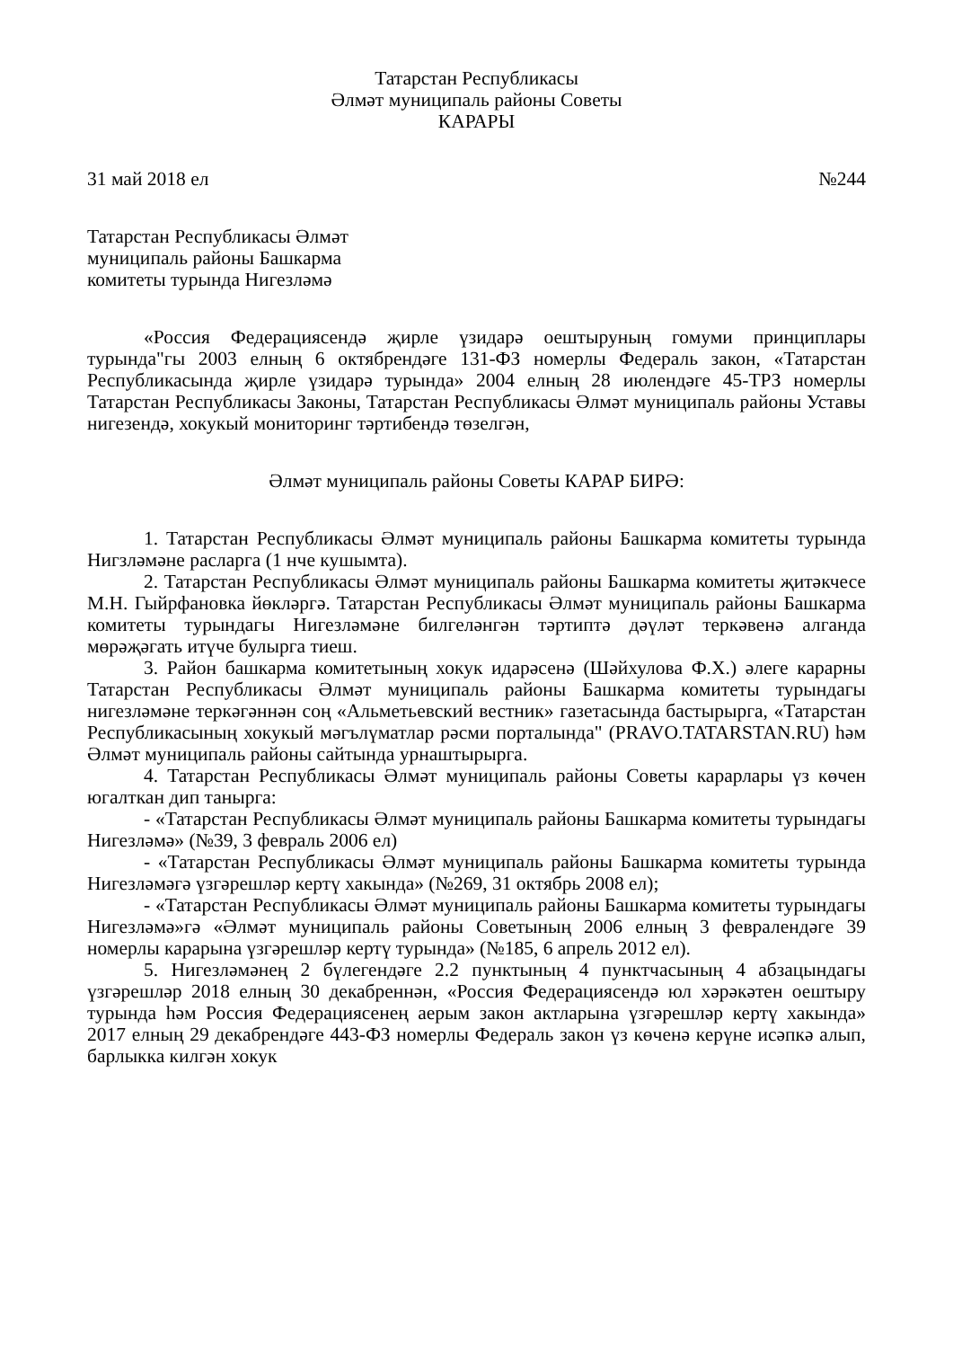Татарстан Республикасы
Әлмәт муниципаль районы Советы
КАРАРЫ
31 май 2018 ел №244
Татарстан Республикасы Әлмәт
муниципаль районы Башкарма
комитеты турында Нигезләмә
«Россия Федерациясендә җирле үзидарә оештыруның гомуми принциплары турында"гы 2003 елның 6 октябрендәге 131-ФЗ номерлы Федераль закон, «Татарстан Республикасында җирле үзидарә турында» 2004 елның 28 июлендәге 45-ТРЗ номерлы Татарстан Республикасы Законы, Татарстан Республикасы Әлмәт муниципаль районы Уставы нигезендә, хокукый мониторинг тәртибендә төзелгән,
Әлмәт муниципаль районы Советы КАРАР БИРӘ:
1. Татарстан Республикасы Әлмәт муниципаль районы Башкарма комитеты турында Нигзләмәне расларга (1 нче кушымта).
2. Татарстан Республикасы Әлмәт муниципаль районы Башкарма комитеты җитәкчесе М.Н. Гыйрфановка йөкләргә. Татарстан Республикасы Әлмәт муниципаль районы Башкарма комитеты турындагы Нигезләмәне билгеләнгән тәртиптә дәүләт теркәвенә алганда мөрәҗәгать итүче булырга тиеш.
3. Район башкарма комитетының хокук идарәсенә (Шәйхулова Ф.Х.) әлеге карарны Татарстан Республикасы Әлмәт муниципаль районы Башкарма комитеты турындагы нигезләмәне теркәгәннән соң «Альметьевский вестник» газетасында бастырырга, «Татарстан Республикасының хокукый мәгълүматлар рәсми порталында" (PRAVO.TATARSTAN.RU) һәм Әлмәт муниципаль районы сайтында урнаштырырга.
4. Татарстан Республикасы Әлмәт муниципаль районы Советы карарлары үз көчен югалткан дип танырга:
- «Татарстан Республикасы Әлмәт муниципаль районы Башкарма комитеты турындагы Нигезләмә» (№39, 3 февраль 2006 ел)
- «Татарстан Республикасы Әлмәт муниципаль районы Башкарма комитеты турында Нигезләмәгә үзгәрешләр кертү хакында» (№269, 31 октябрь 2008 ел);
- «Татарстан Республикасы Әлмәт муниципаль районы Башкарма комитеты турындагы Нигезләмә»гә «Әлмәт муниципаль районы Советының 2006 елның 3 февралендәге 39 номерлы карарына үзгәрешләр кертү турында» (№185, 6 апрель 2012 ел).
5. Нигезләмәнең 2 бүлегендәге 2.2 пунктының 4 пунктчасының 4 абзацындагы үзгәрешләр 2018 елның 30 декабреннән, «Россия Федерациясендә юл хәрәкәтен оештыру турында һәм Россия Федерациясенең аерым закон актларына үзгәрешләр кертү хакында» 2017 елның 29 декабрендәге 443-ФЗ номерлы Федераль закон үз көченә керүне исәпкә алып, барлыкка килгән хокук